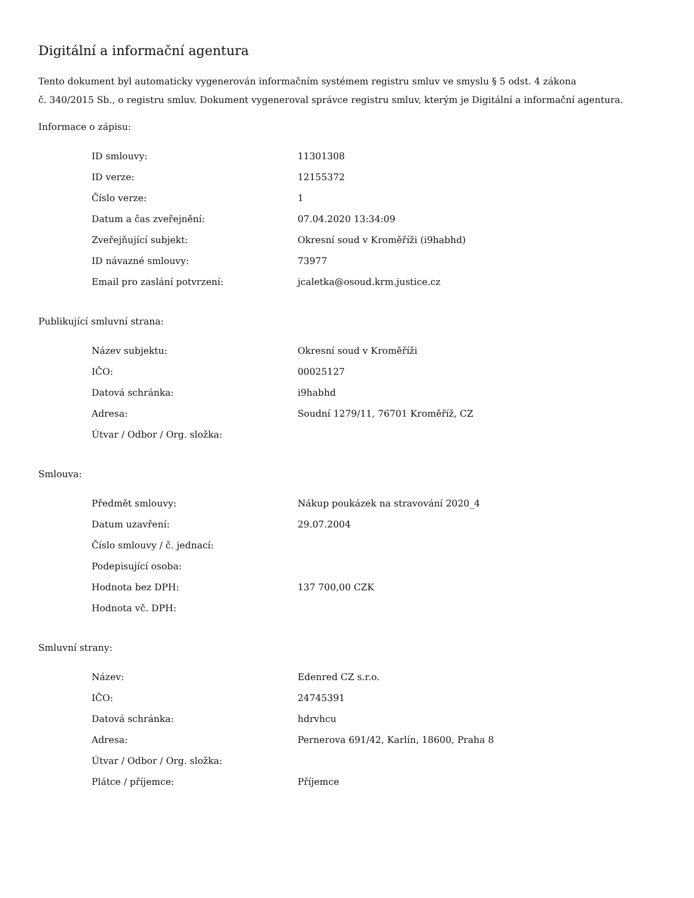Digitální a informační agentura
Tento dokument byl automaticky vygenerován informačním systémem registru smluv ve smyslu § 5 odst. 4 zákona
č. 340/2015 Sb., o registru smluv. Dokument vygeneroval správce registru smluv, kterým je Digitální a informační agentura.
Informace o zápisu:
| ID smlouvy: | 11301308 |
| ID verze: | 12155372 |
| Číslo verze: | 1 |
| Datum a čas zveřejnění: | 07.04.2020 13:34:09 |
| Zveřejňující subjekt: | Okresní soud v Kroměříži (i9habhd) |
| ID návazné smlouvy: | 73977 |
| Email pro zaslání potvrzení: | jcaletka@osoud.krm.justice.cz |
Publikující smluvní strana:
| Název subjektu: | Okresní soud v Kroměříži |
| IČO: | 00025127 |
| Datová schránka: | i9habhd |
| Adresa: | Soudní 1279/11, 76701 Kroměříž, CZ |
| Útvar / Odbor / Org. složka: | |
Smlouva:
| Předmět smlouvy: | Nákup poukázek na stravování 2020_4 |
| Datum uzavření: | 29.07.2004 |
| Číslo smlouvy / č. jednací: | |
| Podepisující osoba: | |
| Hodnota bez DPH: | 137 700,00 CZK |
| Hodnota vč. DPH: | |
Smluvní strany:
| Název: | Edenred CZ s.r.o. |
| IČO: | 24745391 |
| Datová schránka: | hdrvhcu |
| Adresa: | Pernerova 691/42, Karlín, 18600, Praha 8 |
| Útvar / Odbor / Org. složka: | |
| Plátce / příjemce: | Příjemce |